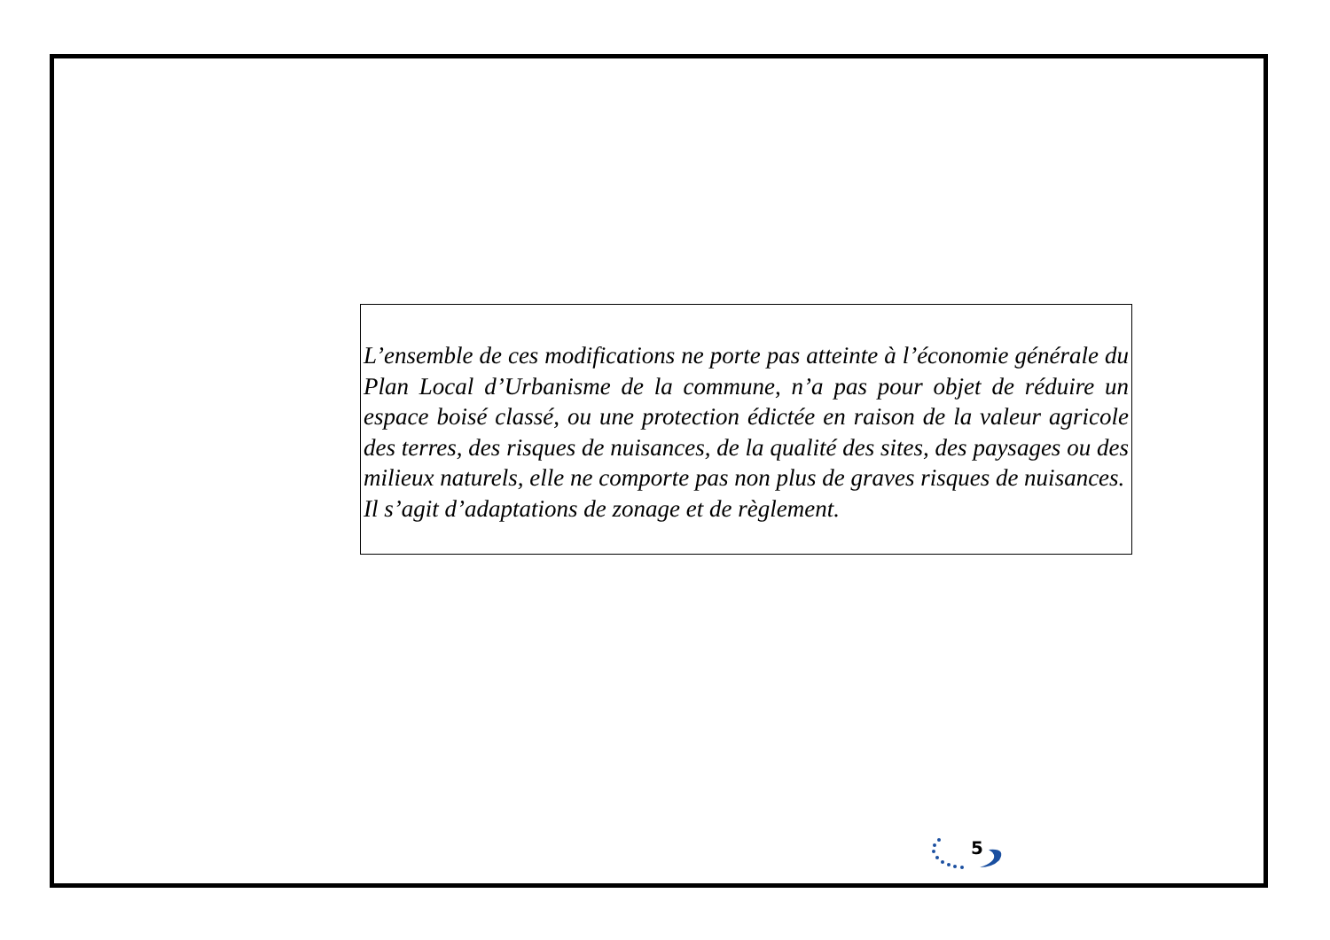L’ensemble de ces modifications ne porte pas atteinte à l’économie générale du Plan Local d’Urbanisme de la commune, n’a pas pour objet de réduire un espace boisé classé, ou une protection édictée en raison de la valeur agricole des terres, des risques de nuisances, de la qualité des sites, des paysages ou des milieux naturels, elle ne comporte pas non plus de graves risques de nuisances.
Il s’agit d’adaptations de zonage et de règlement.
5